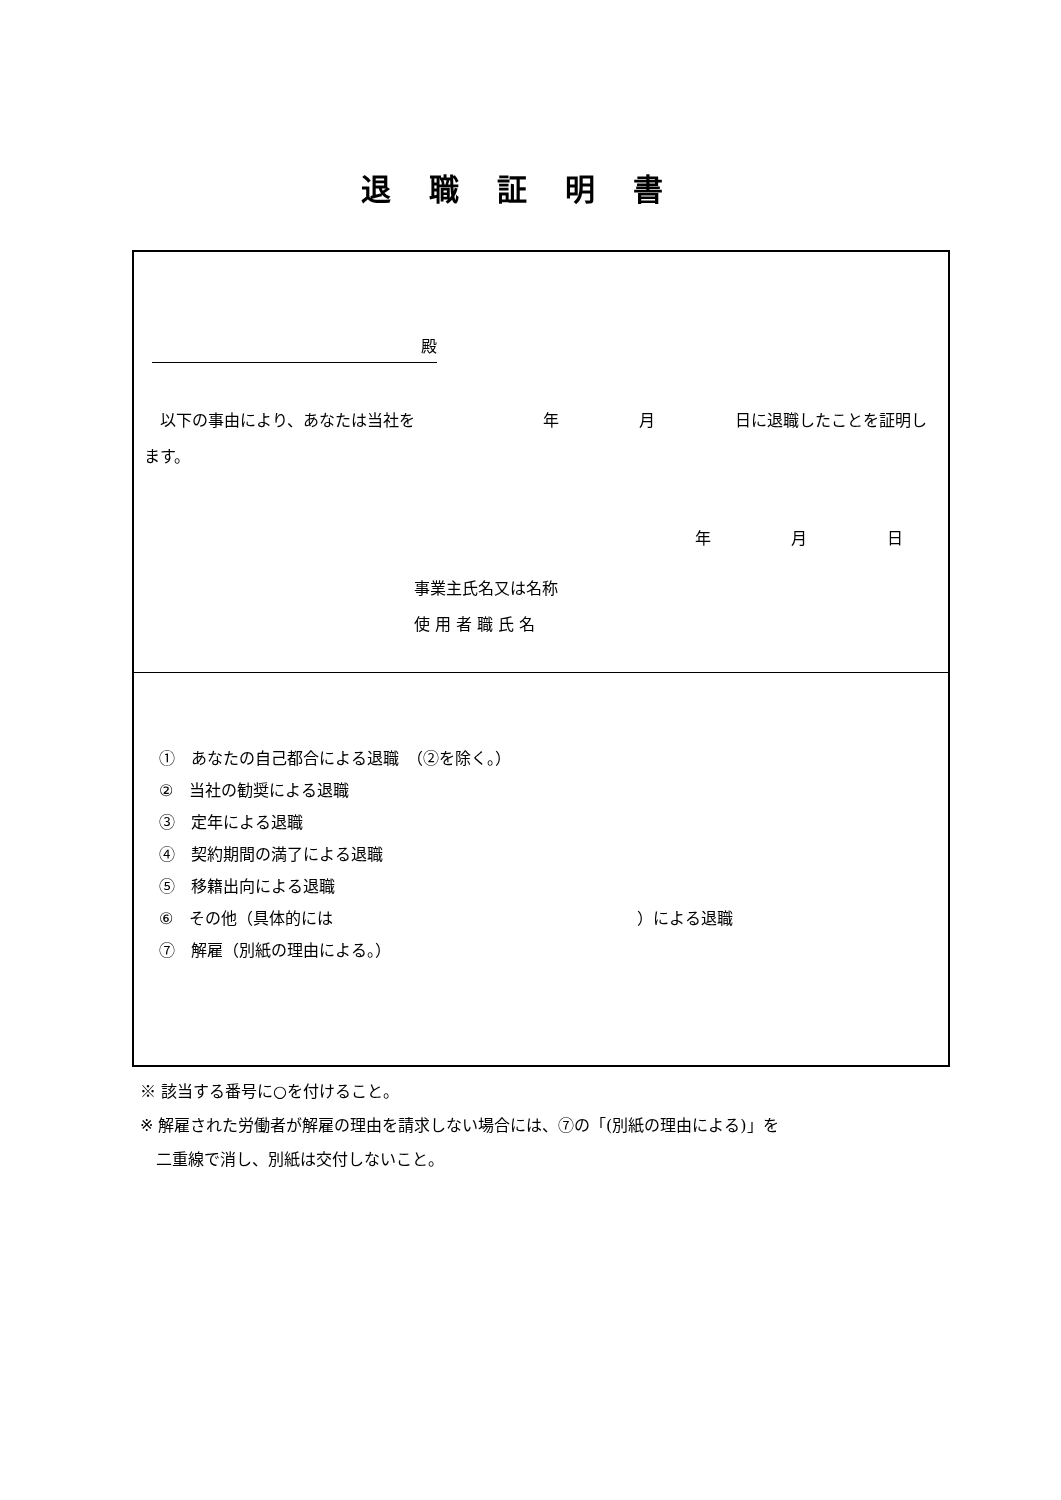退職証明書
殿　
　以下の事由により、あなたは当社を　　　　　　　　年　　　　　月　　　　　日に退職したことを証明します。
年　　　　　月　　　　　日
事業主氏名又は名称
使 用 者 職 氏 名
①　あなたの自己都合による退職　（②を除く。）
②　当社の勧奨による退職
③　定年による退職
④　契約期間の満了による退職
⑤　移籍出向による退職
⑥　その他（具体的には　　　　　　　　　　　　　　　　　　　）による退職
⑦　解雇（別紙の理由による。）
※ 該当する番号に○を付けること。
※ 解雇された労働者が解雇の理由を請求しない場合には、⑦の「(別紙の理由による)」を
　二重線で消し、別紙は交付しないこと。